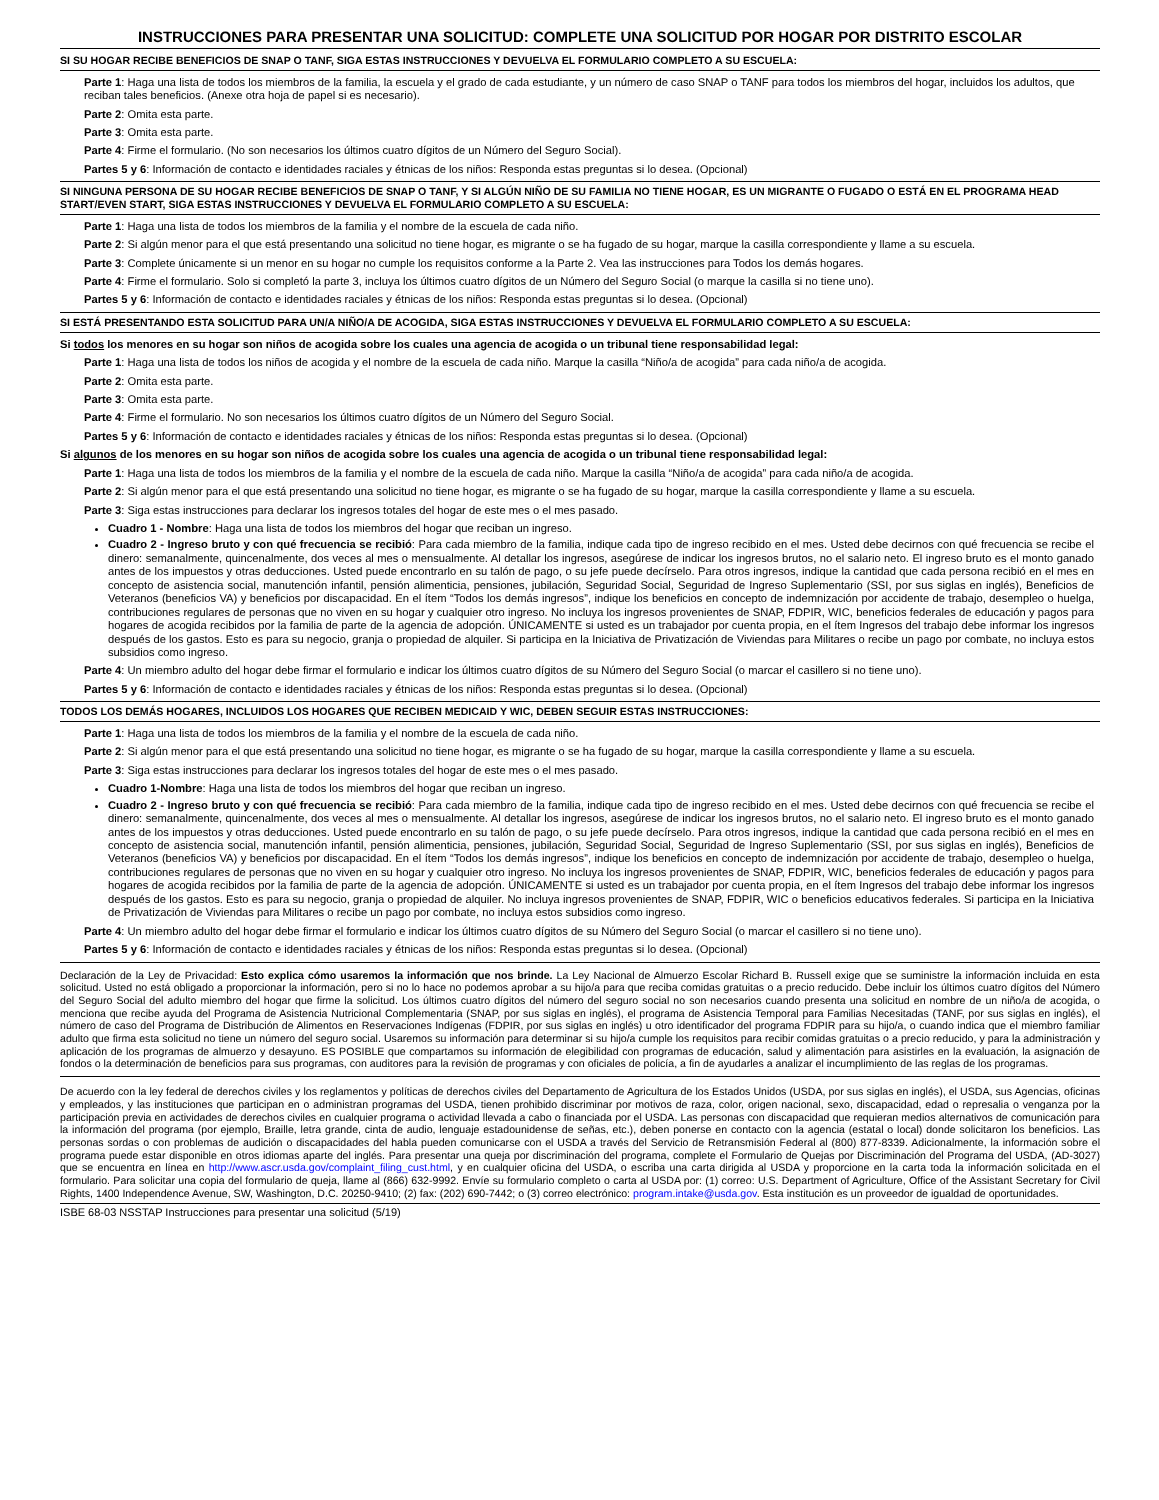INSTRUCCIONES PARA PRESENTAR UNA SOLICITUD: COMPLETE UNA SOLICITUD POR HOGAR POR DISTRITO ESCOLAR
SI SU HOGAR RECIBE BENEFICIOS DE SNAP O TANF, SIGA ESTAS INSTRUCCIONES Y DEVUELVA EL FORMULARIO COMPLETO A SU ESCUELA:
Parte 1: Haga una lista de todos los miembros de la familia, la escuela y el grado de cada estudiante, y un número de caso SNAP o TANF para todos los miembros del hogar, incluidos los adultos, que reciban tales beneficios. (Anexe otra hoja de papel si es necesario).
Parte 2: Omita esta parte.
Parte 3: Omita esta parte.
Parte 4: Firme el formulario. (No son necesarios los últimos cuatro dígitos de un Número del Seguro Social).
Partes 5 y 6: Información de contacto e identidades raciales y étnicas de los niños: Responda estas preguntas si lo desea. (Opcional)
SI NINGUNA PERSONA DE SU HOGAR RECIBE BENEFICIOS DE SNAP O TANF, Y SI ALGÚN NIÑO DE SU FAMILIA NO TIENE HOGAR, ES UN MIGRANTE O FUGADO O ESTÁ EN EL PROGRAMA HEAD START/EVEN START, SIGA ESTAS INSTRUCCIONES Y DEVUELVA EL FORMULARIO COMPLETO A SU ESCUELA:
Parte 1: Haga una lista de todos los miembros de la familia y el nombre de la escuela de cada niño.
Parte 2: Si algún menor para el que está presentando una solicitud no tiene hogar, es migrante o se ha fugado de su hogar, marque la casilla correspondiente y llame a su escuela.
Parte 3: Complete únicamente si un menor en su hogar no cumple los requisitos conforme a la Parte 2. Vea las instrucciones para Todos los demás hogares.
Parte 4: Firme el formulario. Solo si completó la parte 3, incluya los últimos cuatro dígitos de un Número del Seguro Social (o marque la casilla si no tiene uno).
Partes 5 y 6: Información de contacto e identidades raciales y étnicas de los niños: Responda estas preguntas si lo desea. (Opcional)
SI ESTÁ PRESENTANDO ESTA SOLICITUD PARA UN/A NIÑO/A DE ACOGIDA, SIGA ESTAS INSTRUCCIONES Y DEVUELVA EL FORMULARIO COMPLETO A SU ESCUELA:
Si todos los menores en su hogar son niños de acogida sobre los cuales una agencia de acogida o un tribunal tiene responsabilidad legal:
Parte 1: Haga una lista de todos los niños de acogida y el nombre de la escuela de cada niño. Marque la casilla “Niño/a de acogida” para cada niño/a de acogida.
Parte 2: Omita esta parte.
Parte 3: Omita esta parte.
Parte 4: Firme el formulario. No son necesarios los últimos cuatro dígitos de un Número del Seguro Social.
Partes 5 y 6: Información de contacto e identidades raciales y étnicas de los niños: Responda estas preguntas si lo desea. (Opcional)
Si algunos de los menores en su hogar son niños de acogida sobre los cuales una agencia de acogida o un tribunal tiene responsabilidad legal:
Parte 1: Haga una lista de todos los miembros de la familia y el nombre de la escuela de cada niño. Marque la casilla “Niño/a de acogida” para cada niño/a de acogida.
Parte 2: Si algún menor para el que está presentando una solicitud no tiene hogar, es migrante o se ha fugado de su hogar, marque la casilla correspondiente y llame a su escuela.
Parte 3: Siga estas instrucciones para declarar los ingresos totales del hogar de este mes o el mes pasado.
Cuadro 1 - Nombre: Haga una lista de todos los miembros del hogar que reciban un ingreso.
Cuadro 2 - Ingreso bruto y con qué frecuencia se recibió: Para cada miembro de la familia, indique cada tipo de ingreso recibido en el mes. Usted debe decirnos con qué frecuencia se recibe el dinero: semanalmente, quincenalmente, dos veces al mes o mensualmente. Al detallar los ingresos, asegúrese de indicar los ingresos brutos, no el salario neto. El ingreso bruto es el monto ganado antes de los impuestos y otras deducciones. Usted puede encontrarlo en su talón de pago, o su jefe puede decírselo. Para otros ingresos, indique la cantidad que cada persona recibió en el mes en concepto de asistencia social, manutención infantil, pensión alimenticia, pensiones, jubilación, Seguridad Social, Seguridad de Ingreso Suplementario (SSI, por sus siglas en inglés), Beneficios de Veteranos (beneficios VA) y beneficios por discapacidad. En el ítem “Todos los demás ingresos”, indique los beneficios en concepto de indemnización por accidente de trabajo, desempleo o huelga, contribuciones regulares de personas que no viven en su hogar y cualquier otro ingreso. No incluya los ingresos provenientes de SNAP, FDPIR, WIC, beneficios federales de educación y pagos para hogares de acogida recibidos por la familia de parte de la agencia de adopción. ÚNICAMENTE si usted es un trabajador por cuenta propia, en el ítem Ingresos del trabajo debe informar los ingresos después de los gastos. Esto es para su negocio, granja o propiedad de alquiler. Si participa en la Iniciativa de Privatización de Viviendas para Militares o recibe un pago por combate, no incluya estos subsidios como ingreso.
Parte 4: Un miembro adulto del hogar debe firmar el formulario e indicar los últimos cuatro dígitos de su Número del Seguro Social (o marcar el casillero si no tiene uno).
Partes 5 y 6: Información de contacto e identidades raciales y étnicas de los niños: Responda estas preguntas si lo desea. (Opcional)
TODOS LOS DEMÁS HOGARES, INCLUIDOS LOS HOGARES QUE RECIBEN MEDICAID Y WIC, DEBEN SEGUIR ESTAS INSTRUCCIONES:
Parte 1: Haga una lista de todos los miembros de la familia y el nombre de la escuela de cada niño.
Parte 2: Si algún menor para el que está presentando una solicitud no tiene hogar, es migrante o se ha fugado de su hogar, marque la casilla correspondiente y llame a su escuela.
Parte 3: Siga estas instrucciones para declarar los ingresos totales del hogar de este mes o el mes pasado.
Cuadro 1-Nombre: Haga una lista de todos los miembros del hogar que reciban un ingreso.
Cuadro 2 - Ingreso bruto y con qué frecuencia se recibió: Para cada miembro de la familia, indique cada tipo de ingreso recibido en el mes. Usted debe decirnos con qué frecuencia se recibe el dinero: semanalmente, quincenalmente, dos veces al mes o mensualmente. Al detallar los ingresos, asegúrese de indicar los ingresos brutos, no el salario neto. El ingreso bruto es el monto ganado antes de los impuestos y otras deducciones. Usted puede encontrarlo en su talón de pago, o su jefe puede decírselo. Para otros ingresos, indique la cantidad que cada persona recibió en el mes en concepto de asistencia social, manutención infantil, pensión alimenticia, pensiones, jubilación, Seguridad Social, Seguridad de Ingreso Suplementario (SSI, por sus siglas en inglés), Beneficios de Veteranos (beneficios VA) y beneficios por discapacidad. En el ítem “Todos los demás ingresos”, indique los beneficios en concepto de indemnización por accidente de trabajo, desempleo o huelga, contribuciones regulares de personas que no viven en su hogar y cualquier otro ingreso. No incluya los ingresos provenientes de SNAP, FDPIR, WIC, beneficios federales de educación y pagos para hogares de acogida recibidos por la familia de parte de la agencia de adopción. ÚNICAMENTE si usted es un trabajador por cuenta propia, en el ítem Ingresos del trabajo debe informar los ingresos después de los gastos. Esto es para su negocio, granja o propiedad de alquiler. No incluya ingresos provenientes de SNAP, FDPIR, WIC o beneficios educativos federales. Si participa en la Iniciativa de Privatización de Viviendas para Militares o recibe un pago por combate, no incluya estos subsidios como ingreso.
Parte 4: Un miembro adulto del hogar debe firmar el formulario e indicar los últimos cuatro dígitos de su Número del Seguro Social (o marcar el casillero si no tiene uno).
Partes 5 y 6: Información de contacto e identidades raciales y étnicas de los niños: Responda estas preguntas si lo desea. (Opcional)
Declaración de la Ley de Privacidad: Esto explica cómo usaremos la información que nos brinde. La Ley Nacional de Almuerzo Escolar Richard B. Russell exige que se suministre la información incluida en esta solicitud. Usted no está obligado a proporcionar la información, pero si no lo hace no podemos aprobar a su hijo/a para que reciba comidas gratuitas o a precio reducido. Debe incluir los últimos cuatro dígitos del Número del Seguro Social del adulto miembro del hogar que firme la solicitud. Los últimos cuatro dígitos del número del seguro social no son necesarios cuando presenta una solicitud en nombre de un niño/a de acogida, o menciona que recibe ayuda del Programa de Asistencia Nutricional Complementaria (SNAP, por sus siglas en inglés), el programa de Asistencia Temporal para Familias Necesitadas (TANF, por sus siglas en inglés), el número de caso del Programa de Distribución de Alimentos en Reservaciones Indígenas (FDPIR, por sus siglas en inglés) u otro identificador del programa FDPIR para su hijo/a, o cuando indica que el miembro familiar adulto que firma esta solicitud no tiene un número del seguro social. Usaremos su información para determinar si su hijo/a cumple los requisitos para recibir comidas gratuitas o a precio reducido, y para la administración y aplicación de los programas de almuerzo y desayuno. ES POSIBLE que compartamos su información de elegibilidad con programas de educación, salud y alimentación para asistirles en la evaluación, la asignación de fondos o la determinación de beneficios para sus programas, con auditores para la revisión de programas y con oficiales de policía, a fin de ayudarles a analizar el incumplimiento de las reglas de los programas.
De acuerdo con la ley federal de derechos civiles y los reglamentos y políticas de derechos civiles del Departamento de Agricultura de los Estados Unidos (USDA, por sus siglas en inglés), el USDA, sus Agencias, oficinas y empleados, y las instituciones que participan en o administran programas del USDA, tienen prohibido discriminar por motivos de raza, color, origen nacional, sexo, discapacidad, edad o represalia o venganza por la participación previa en actividades de derechos civiles en cualquier programa o actividad llevada a cabo o financiada por el USDA. Las personas con discapacidad que requieran medios alternativos de comunicación para la información del programa (por ejemplo, Braille, letra grande, cinta de audio, lenguaje estadounidense de señas, etc.), deben ponerse en contacto con la agencia (estatal o local) donde solicitaron los beneficios. Las personas sordas o con problemas de audición o discapacidades del habla pueden comunicarse con el USDA a través del Servicio de Retransmisión Federal al (800) 877-8339. Adicionalmente, la información sobre el programa puede estar disponible en otros idiomas aparte del inglés. Para presentar una queja por discriminación del programa, complete el Formulario de Quejas por Discriminación del Programa del USDA, (AD-3027) que se encuentra en línea en http://www.ascr.usda.gov/complaint_filing_cust.html, y en cualquier oficina del USDA, o escriba una carta dirigida al USDA y proporcione en la carta toda la información solicitada en el formulario. Para solicitar una copia del formulario de queja, llame al (866) 632-9992. Envíe su formulario completo o carta al USDA por: (1) correo: U.S. Department of Agriculture, Office of the Assistant Secretary for Civil Rights, 1400 Independence Avenue, SW, Washington, D.C. 20250-9410; (2) fax: (202) 690-7442; o (3) correo electrónico: program.intake@usda.gov. Esta institución es un proveedor de igualdad de oportunidades.
ISBE 68-03 NSSTAP Instrucciones para presentar una solicitud (5/19)